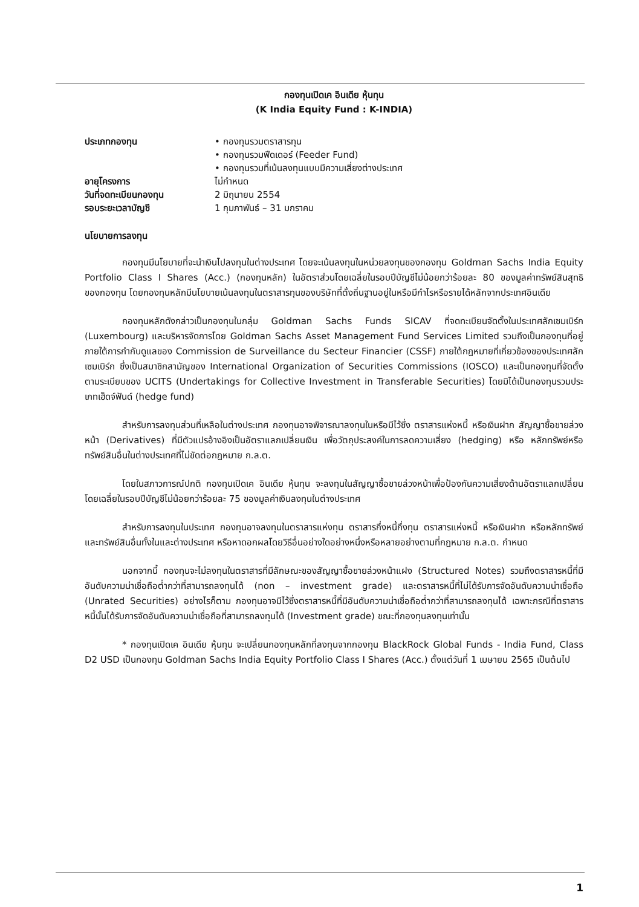กองทุนเปิดเค อินเดีย หุ้นทุน
(K India Equity Fund : K-INDIA)
ประเภทกองทุน
• กองทุนรวมตราสารทุน
• กองทุนรวมฟีดเดอร์ (Feeder Fund)
• กองทุนรวมที่เน้นลงทุนแบบมีความเสี่ยงต่างประเทศ
อายุโครงการ
ไม่กำหนด
วันที่จดทะเบียนกองทุน
2 มิถุนายน 2554
รอบระยะเวลาบัญชี
1 กุมภาพันธ์ – 31 มกราคม
นโยบายการลงทุน
กองทุนมีนโยบายที่จะนำเงินไปลงทุนในต่างประเทศ โดยจะเน้นลงทุนในหน่วยลงทุนของกองทุน Goldman Sachs India Equity Portfolio Class I Shares (Acc.) (กองทุนหลัก) ในอัตราส่วนโดยเฉลี่ยในรอบปีบัญชีไม่น้อยกว่าร้อยละ 80 ของมูลค่าทรัพย์สินสุทธิของกองทุน โดยกองทุนหลักมีนโยบายเน้นลงทุนในตราสารทุนของบริษัทที่ตั้งถิ่นฐานอยู่ในหรือมีกำไรหรือรายได้หลักจากประเทศอินเดีย
กองทุนหลักดังกล่าวเป็นกองทุนในกลุ่ม Goldman Sachs Funds SICAV ที่จดทะเบียนจัดตั้งในประเทศลักเซมเบิร์ก (Luxembourg) และบริหารจัดการโดย Goldman Sachs Asset Management Fund Services Limited รวมถึงเป็นกองทุนที่อยู่ภายใต้การกำกับดูแลของ Commission de Surveillance du Secteur Financier (CSSF) ภายใต้กฎหมายที่เกี่ยวข้องของประเทศลักเซมเบิร์ก ซึ่งเป็นสมาชิกสามัญของ International Organization of Securities Commissions (IOSCO) และเป็นกองทุนที่จัดตั้งตามระเบียบของ UCITS (Undertakings for Collective Investment in Transferable Securities) โดยมิได้เป็นกองทุนรวมประเภทเฮ็ดจ์ฟันด์ (hedge fund)
สำหรับการลงทุนส่วนที่เหลือในต่างประเทศ กองทุนอาจพิจารณาลงทุนในหรือมีไว้ซึ่ง ตราสารแห่งหนี้ หรือเงินฝาก สัญญาซื้อขายล่วงหน้า (Derivatives) ที่มีตัวแปรอ้างอิงเป็นอัตราแลกเปลี่ยนเงิน เพื่อวัตถุประสงค์ในการลดความเสี่ยง (hedging) หรือ หลักทรัพย์หรือทรัพย์สินอื่นในต่างประเทศที่ไม่ขัดต่อกฎหมาย ก.ล.ต.
โดยในสภาวการณ์ปกติ กองทุนเปิดเค อินเดีย หุ้นทุน จะลงทุนในสัญญาซื้อขายล่วงหน้าเพื่อป้องกันความเสี่ยงด้านอัตราแลกเปลี่ยนโดยเฉลี่ยในรอบปีบัญชีไม่น้อยกว่าร้อยละ 75 ของมูลค่าเงินลงทุนในต่างประเทศ
สำหรับการลงทุนในประเทศ กองทุนอาจลงทุนในตราสารแห่งทุน ตราสารกึ่งหนี้กึ่งทุน ตราสารแห่งหนี้ หรือเงินฝาก หรือหลักทรัพย์และทรัพย์สินอื่นทั้งในและต่างประเทศ หรือหาดอกผลโดยวิธีอื่นอย่างใดอย่างหนึ่งหรือหลายอย่างตามที่กฎหมาย ก.ล.ต. กำหนด
นอกจากนี้ กองทุนจะไม่ลงทุนในตราสารที่มีลักษณะของสัญญาซื้อขายล่วงหน้าแฝง (Structured Notes) รวมถึงตราสารหนี้ที่มีอันดับความน่าเชื่อถือต่ำกว่าที่สามารถลงทุนได้ (non – investment grade) และตราสารหนี้ที่ไม่ได้รับการจัดอันดับความน่าเชื่อถือ (Unrated Securities) อย่างไรก็ตาม กองทุนอาจมีไว้ซึ่งตราสารหนี้ที่มีอันดับความน่าเชื่อถือต่ำกว่าที่สามารถลงทุนได้ เฉพาะกรณีที่ตราสารหนี้นั้นได้รับการจัดอันดับความน่าเชื่อถือที่สามารถลงทุนได้ (Investment grade) ขณะที่กองทุนลงทุนเท่านั้น
* กองทุนเปิดเค อินเดีย หุ้นทุน จะเปลี่ยนกองทุนหลักที่ลงทุนจากกองทุน BlackRock Global Funds - India Fund, Class D2 USD เป็นกองทุน Goldman Sachs India Equity Portfolio Class I Shares (Acc.) ตั้งแต่วันที่ 1 เมษายน 2565 เป็นต้นไป
1